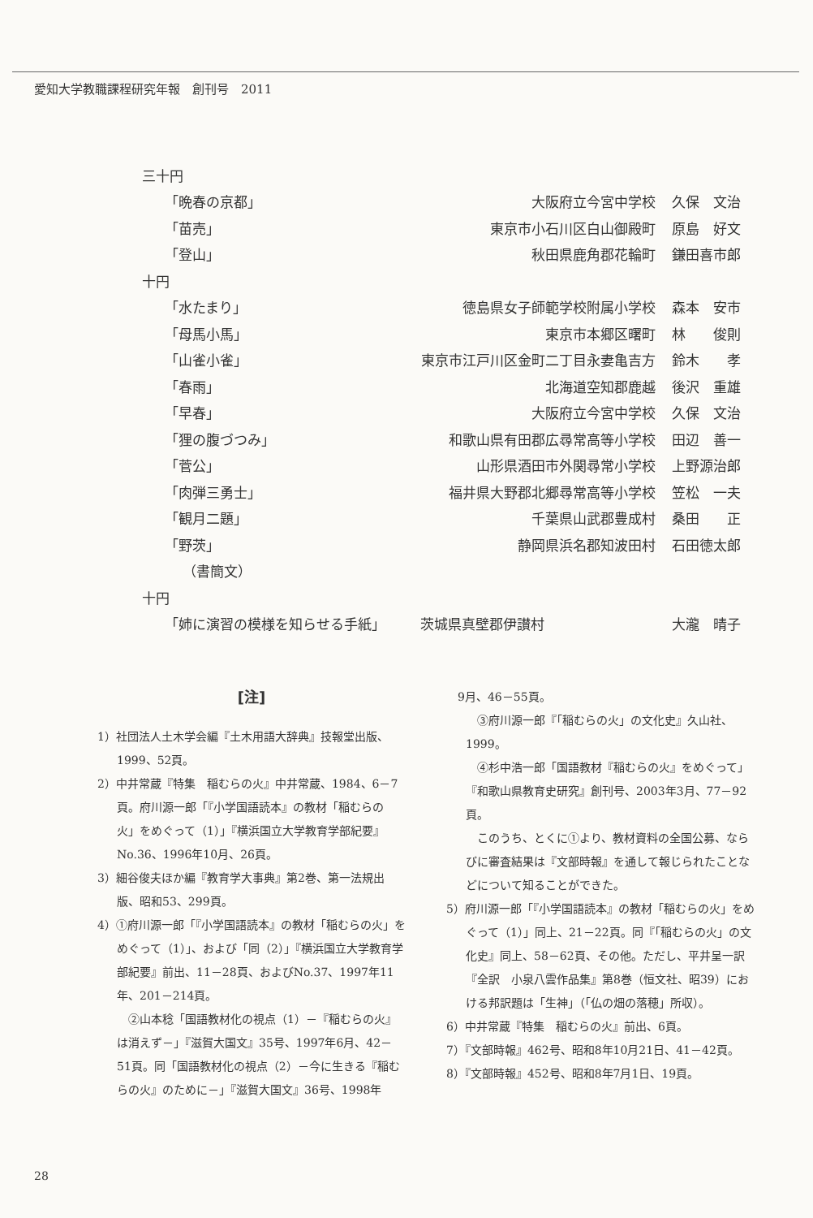愛知大学教職課程研究年報　創刊号　2011
| 三十円 | | |
| 「晩春の京都」 | 大阪府立今宮中学校 | 久保 文治 |
| 「苗売」 | 東京市小石川区白山御殿町 | 原島 好文 |
| 「登山」 | 秋田県鹿角郡花輪町 | 鎌田喜市郎 |
| 十円 | | |
| 「水たまり」 | 徳島県女子師範学校附属小学校 | 森本 安市 |
| 「母馬小馬」 | 東京市本郷区曙町 | 林 俊則 |
| 「山雀小雀」 | 東京市江戸川区金町二丁目永妻亀吉方 | 鈴木 孝 |
| 「春雨」 | 北海道空知郡鹿越 | 後沢 重雄 |
| 「早春」 | 大阪府立今宮中学校 | 久保 文治 |
| 「狸の腹づつみ」 | 和歌山県有田郡広尋常高等小学校 | 田辺 善一 |
| 「菅公」 | 山形県酒田市外関尋常小学校 | 上野源治郎 |
| 「肉弾三勇士」 | 福井県大野郡北郷尋常高等小学校 | 笠松 一夫 |
| 「観月二題」 | 千葉県山武郡豊成村 | 桑田 正 |
| 「野茨」 | 静岡県浜名郡知波田村 | 石田徳太郎 |
| （書簡文） | | |
| 十円 | | |
| 「姉に演習の模様を知らせる手紙」 茨城県真壁郡伊讃村 | | 大瀧 晴子 |
[注]
1）社団法人土木学会編『土木用語大辞典』技報堂出版、1999、52頁。
2）中井常蔵『特集　稲むらの火』中井常蔵、1984、6－7頁。府川源一郎「『小学国語読本』の教材「稲むらの火」をめぐって（1）」『横浜国立大学教育学部紀要』No.36、1996年10月、26頁。
3）細谷俊夫ほか編『教育学大事典』第2巻、第一法規出版、昭和53、299頁。
4）①府川源一郎「『小学国語読本』の教材「稲むらの火」をめぐって（1）」、および「同（2）」『横浜国立大学教育学部紀要』前出、11－28頁、およびNo.37、1997年11年、201－214頁。
②山本稔「国語教材化の視点（1）－『稲むらの火』は消えず－」『滋賀大国文』35号、1997年6月、42－51頁。同「国語教材化の視点（2）－今に生きる『稲むらの火』のために－」『滋賀大国文』36号、1998年
　9月、46－55頁。
③府川源一郎『「稲むらの火」の文化史』久山社、1999。
④杉中浩一郎「国語教材『稲むらの火』をめぐって」『和歌山県教育史研究』創刊号、2003年3月、77－92頁。
このうち、とくに①より、教材資料の全国公募、ならびに審査結果は『文部時報』を通して報じられたことなどについて知ることができた。
5）府川源一郎「『小学国語読本』の教材「稲むらの火」をめぐって（1）」同上、21－22頁。同『「稲むらの火」の文化史』同上、58－62頁、その他。ただし、平井呈一訳『全訳　小泉八雲作品集』第8巻（恒文社、昭39）における邦訳題は「生神」（「仏の畑の落穂」所収）。
6）中井常蔵『特集　稲むらの火』前出、6頁。
7）『文部時報』462号、昭和8年10月21日、41－42頁。
8）『文部時報』452号、昭和8年7月1日、19頁。
28